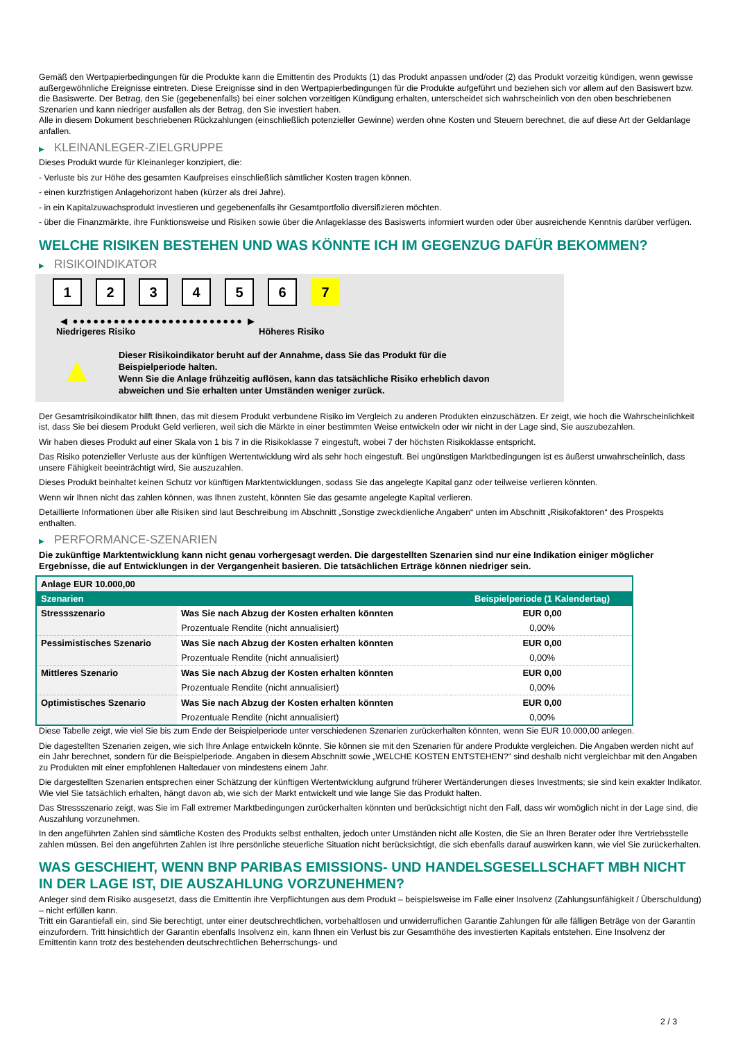Gemäß den Wertpapierbedingungen für die Produkte kann die Emittentin des Produkts (1) das Produkt anpassen und/oder (2) das Produkt vorzeitig kündigen, wenn gewisse außergewöhnliche Ereignisse eintreten. Diese Ereignisse sind in den Wertpapierbedingungen für die Produkte aufgeführt und beziehen sich vor allem auf den Basiswert bzw. die Basiswerte. Der Betrag, den Sie (gegebenenfalls) bei einer solchen vorzeitigen Kündigung erhalten, unterscheidet sich wahrscheinlich von den oben beschriebenen Szenarien und kann niedriger ausfallen als der Betrag, den Sie investiert haben.
Alle in diesem Dokument beschriebenen Rückzahlungen (einschließlich potenzieller Gewinne) werden ohne Kosten und Steuern berechnet, die auf diese Art der Geldanlage anfallen.
▶ KLEINANLEGER-ZIELGRUPPE
Dieses Produkt wurde für Kleinanleger konzipiert, die:
- Verluste bis zur Höhe des gesamten Kaufpreises einschließlich sämtlicher Kosten tragen können.
- einen kurzfristigen Anlagehorizont haben (kürzer als drei Jahre).
- in ein Kapitalzuwachsprodukt investieren und gegebenenfalls ihr Gesamtportfolio diversifizieren möchten.
- über die Finanzmärkte, ihre Funktionsweise und Risiken sowie über die Anlageklasse des Basiswerts informiert wurden oder über ausreichende Kenntnis darüber verfügen.
WELCHE RISIKEN BESTEHEN UND WAS KÖNNTE ICH IM GEGENZUG DAFÜR BEKOMMEN?
▶ RISIKOINDIKATOR
1 2 3 4 5 6 7
◀ ●●●●●●●●●●●●●●●●●●●●●●●●● ▶
Niedrigeres Risiko Höheres Risiko
▲
Dieser Risikoindikator beruht auf der Annahme, dass Sie das Produkt für die
Beispielperiode halten.
Wenn Sie die Anlage frühzeitig auflösen, kann das tatsächliche Risiko erheblich davon
abweichen und Sie erhalten unter Umständen weniger zurück.
Der Gesamtrisikoindikator hilft Ihnen, das mit diesem Produkt verbundene Risiko im Vergleich zu anderen Produkten einzuschätzen. Er zeigt, wie hoch die Wahrscheinlichkeit ist, dass Sie bei diesem Produkt Geld verlieren, weil sich die Märkte in einer bestimmten Weise entwickeln oder wir nicht in der Lage sind, Sie auszubezahlen.
Wir haben dieses Produkt auf einer Skala von 1 bis 7 in die Risikoklasse 7 eingestuft, wobei 7 der höchsten Risikoklasse entspricht.
Das Risiko potenzieller Verluste aus der künftigen Wertentwicklung wird als sehr hoch eingestuft. Bei ungünstigen Marktbedingungen ist es äußerst unwahrscheinlich, dass unsere Fähigkeit beeinträchtigt wird, Sie auszuzahlen.
Dieses Produkt beinhaltet keinen Schutz vor künftigen Marktentwicklungen, sodass Sie das angelegte Kapital ganz oder teilweise verlieren könnten.
Wenn wir Ihnen nicht das zahlen können, was Ihnen zusteht, könnten Sie das gesamte angelegte Kapital verlieren.
Detaillierte Informationen über alle Risiken sind laut Beschreibung im Abschnitt „Sonstige zweckdienliche Angaben“ unten im Abschnitt „Risikofaktoren“ des Prospekts enthalten.
▶ PERFORMANCE-SZENARIEN
Die zukünftige Marktentwicklung kann nicht genau vorhergesagt werden. Die dargestellten Szenarien sind nur eine Indikation einiger möglicher Ergebnisse, die auf Entwicklungen in der Vergangenheit basieren. Die tatsächlichen Erträge können niedriger sein.
| Anlage EUR 10.000,00 | | |
| Szenarien | | Beispielperiode (1 Kalendertag) |
| Stressszenario | Was Sie nach Abzug der Kosten erhalten könnten | EUR 0,00 |
| | Prozentuale Rendite (nicht annualisiert) | 0,00% |
| Pessimistisches Szenario | Was Sie nach Abzug der Kosten erhalten könnten | EUR 0,00 |
| | Prozentuale Rendite (nicht annualisiert) | 0,00% |
| Mittleres Szenario | Was Sie nach Abzug der Kosten erhalten könnten | EUR 0,00 |
| | Prozentuale Rendite (nicht annualisiert) | 0,00% |
| Optimistisches Szenario | Was Sie nach Abzug der Kosten erhalten könnten | EUR 0,00 |
| | Prozentuale Rendite (nicht annualisiert) | 0,00% |
Diese Tabelle zeigt, wie viel Sie bis zum Ende der Beispielperiode unter verschiedenen Szenarien zurückerhalten könnten, wenn Sie EUR 10.000,00 anlegen.
Die dagestellten Szenarien zeigen, wie sich Ihre Anlage entwickeln könnte. Sie können sie mit den Szenarien für andere Produkte vergleichen. Die Angaben werden nicht auf ein Jahr berechnet, sondern für die Beispielperiode. Angaben in diesem Abschnitt sowie „WELCHE KOSTEN ENTSTEHEN?“ sind deshalb nicht vergleichbar mit den Angaben zu Produkten mit einer empfohlenen Haltedauer von mindestens einem Jahr.
Die dargestellten Szenarien entsprechen einer Schätzung der künftigen Wertentwicklung aufgrund früherer Wertänderungen dieses Investments; sie sind kein exakter Indikator. Wie viel Sie tatsächlich erhalten, hängt davon ab, wie sich der Markt entwickelt und wie lange Sie das Produkt halten.
Das Stressszenario zeigt, was Sie im Fall extremer Marktbedingungen zurückerhalten könnten und berücksichtigt nicht den Fall, dass wir womöglich nicht in der Lage sind, die Auszahlung vorzunehmen.
In den angeführten Zahlen sind sämtliche Kosten des Produkts selbst enthalten, jedoch unter Umständen nicht alle Kosten, die Sie an Ihren Berater oder Ihre Vertriebsstelle zahlen müssen. Bei den angeführten Zahlen ist Ihre persönliche steuerliche Situation nicht berücksichtigt, die sich ebenfalls darauf auswirken kann, wie viel Sie zurückerhalten.
WAS GESCHIEHT, WENN BNP PARIBAS EMISSIONS- UND HANDELSGESELLSCHAFT MBH NICHT IN DER LAGE IST, DIE AUSZAHLUNG VORZUNEHMEN?
Anleger sind dem Risiko ausgesetzt, dass die Emittentin ihre Verpflichtungen aus dem Produkt – beispielsweise im Falle einer Insolvenz (Zahlungsunfähigkeit / Überschuldung) – nicht erfüllen kann.
Tritt ein Garantiefall ein, sind Sie berechtigt, unter einer deutschrechtlichen, vorbehaltlosen und unwiderruflichen Garantie Zahlungen für alle fälligen Beträge von der Garantin einzufordern. Tritt hinsichtlich der Garantin ebenfalls Insolvenz ein, kann Ihnen ein Verlust bis zur Gesamthöhe des investierten Kapitals entstehen. Eine Insolvenz der Emittentin kann trotz des bestehenden deutschrechtlichen Beherrschungs- und
2 / 3